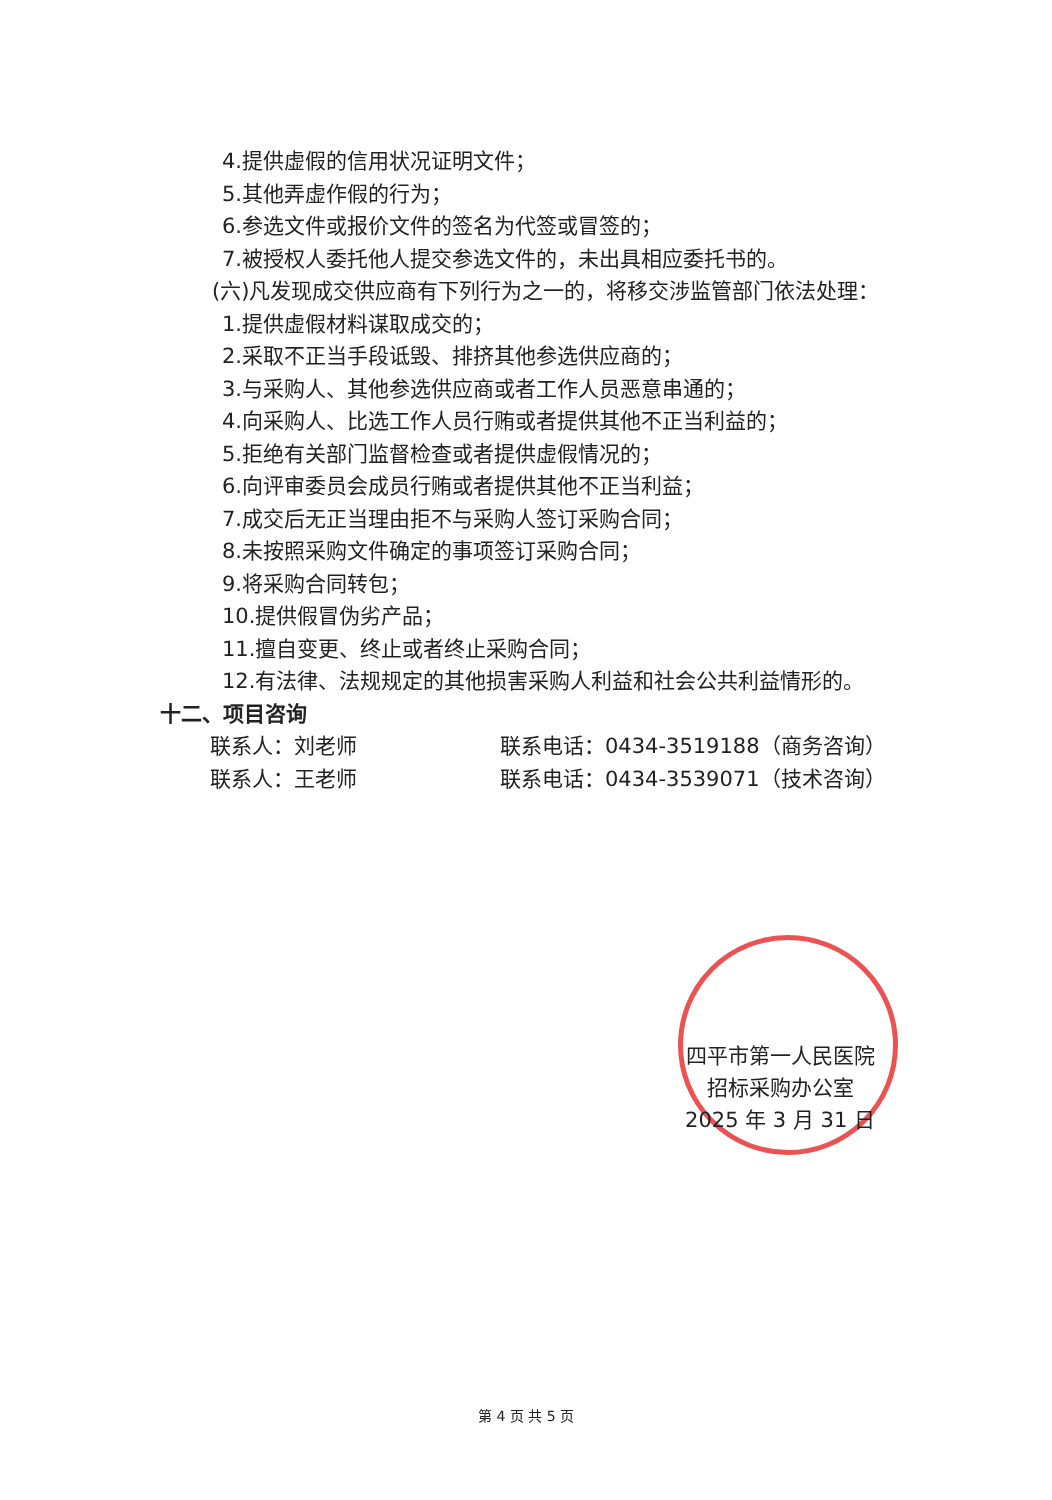4.提供虚假的信用状况证明文件；
5.其他弄虚作假的行为；
6.参选文件或报价文件的签名为代签或冒签的；
7.被授权人委托他人提交参选文件的，未出具相应委托书的。
(六)凡发现成交供应商有下列行为之一的，将移交涉监管部门依法处理：
1.提供虚假材料谋取成交的；
2.采取不正当手段诋毁、排挤其他参选供应商的；
3.与采购人、其他参选供应商或者工作人员恶意串通的；
4.向采购人、比选工作人员行贿或者提供其他不正当利益的；
5.拒绝有关部门监督检查或者提供虚假情况的；
6.向评审委员会成员行贿或者提供其他不正当利益；
7.成交后无正当理由拒不与采购人签订采购合同；
8.未按照采购文件确定的事项签订采购合同；
9.将采购合同转包；
10.提供假冒伪劣产品；
11.擅自变更、终止或者终止采购合同；
12.有法律、法规规定的其他损害采购人利益和社会公共利益情形的。
十二、项目咨询
联系人：刘老师 联系电话：0434-3519188（商务咨询）
联系人：王老师 联系电话：0434-3539071（技术咨询）
四平市第一人民医院
招标采购办公室
2025 年 3 月 31 日
第 4 页 共 5 页